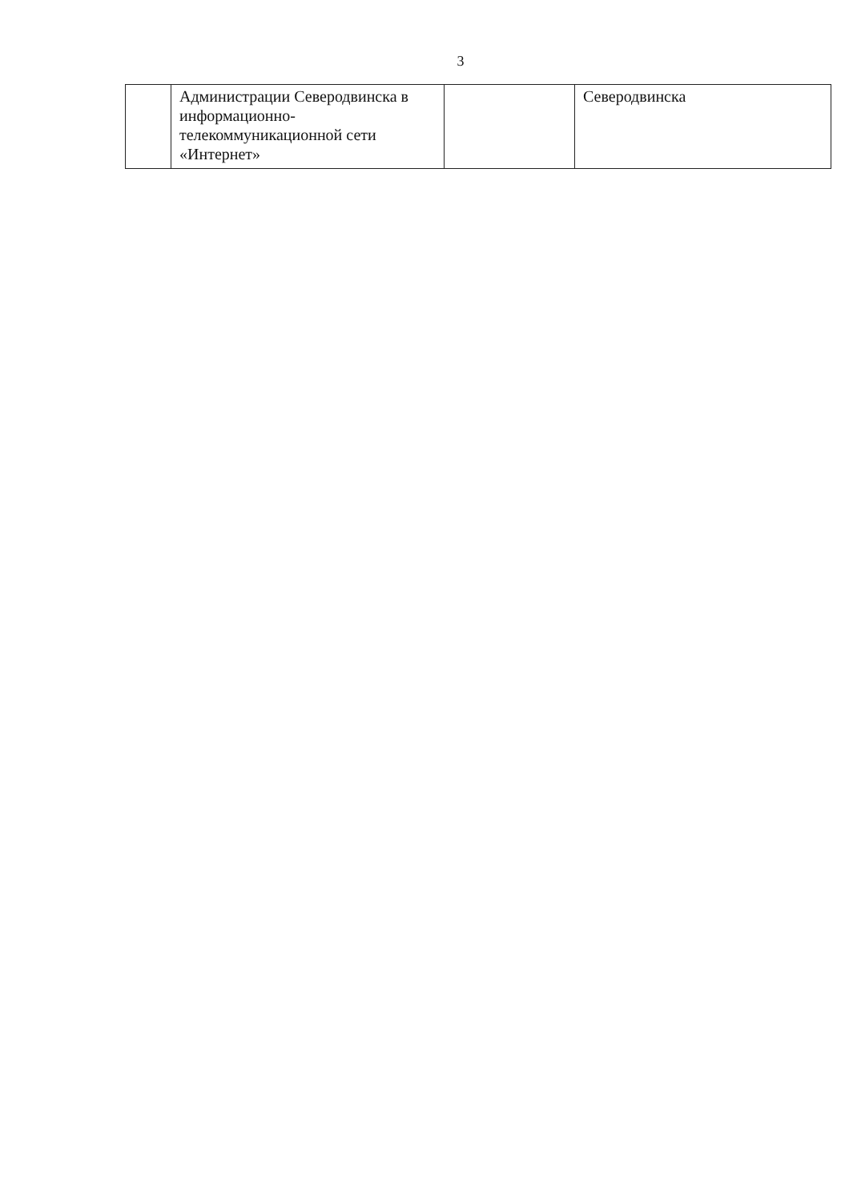3
| | Администрации Северодвинска в информационно-телекоммуникационной сети «Интернет» | | Северодвинска |